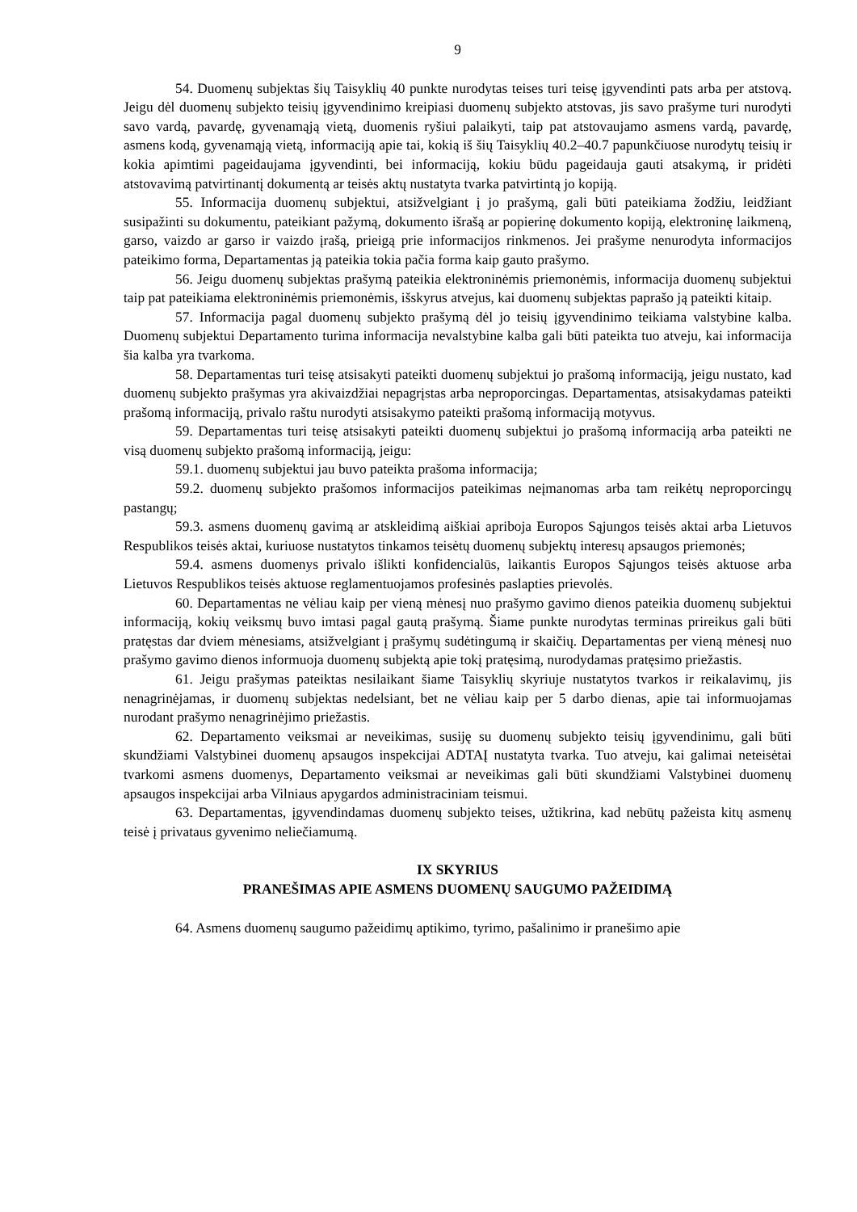9
54. Duomenų subjektas šių Taisyklių 40 punkte nurodytas teises turi teisę įgyvendinti pats arba per atstovą. Jeigu dėl duomenų subjekto teisių įgyvendinimo kreipiasi duomenų subjekto atstovas, jis savo prašyme turi nurodyti savo vardą, pavardę, gyvenamąją vietą, duomenis ryšiui palaikyti, taip pat atstovaujamo asmens vardą, pavardę, asmens kodą, gyvenamąją vietą, informaciją apie tai, kokią iš šių Taisyklių 40.2–40.7 papunkčiuose nurodytų teisių ir kokia apimtimi pageidaujama įgyvendinti, bei informaciją, kokiu būdu pageidauja gauti atsakymą, ir pridėti atstovavimą patvirtinantį dokumentą ar teisės aktų nustatyta tvarka patvirtintą jo kopiją.
55. Informacija duomenų subjektui, atsižvelgiant į jo prašymą, gali būti pateikiama žodžiu, leidžiant susipažinti su dokumentu, pateikiant pažymą, dokumento išrašą ar popierinę dokumento kopiją, elektroninę laikmeną, garso, vaizdo ar garso ir vaizdo įrašą, prieigą prie informacijos rinkmenos. Jei prašyme nenurodyta informacijos pateikimo forma, Departamentas ją pateikia tokia pačia forma kaip gauto prašymo.
56. Jeigu duomenų subjektas prašymą pateikia elektroninėmis priemonėmis, informacija duomenų subjektui taip pat pateikiama elektroninėmis priemonėmis, išskyrus atvejus, kai duomenų subjektas paprašo ją pateikti kitaip.
57. Informacija pagal duomenų subjekto prašymą dėl jo teisių įgyvendinimo teikiama valstybine kalba. Duomenų subjektui Departamento turima informacija nevalstybine kalba gali būti pateikta tuo atveju, kai informacija šia kalba yra tvarkoma.
58. Departamentas turi teisę atsisakyti pateikti duomenų subjektui jo prašomą informaciją, jeigu nustato, kad duomenų subjekto prašymas yra akivaizdžiai nepagrįstas arba neproporcingas. Departamentas, atsisakydamas pateikti prašomą informaciją, privalo raštu nurodyti atsisakymo pateikti prašomą informaciją motyvus.
59. Departamentas turi teisę atsisakyti pateikti duomenų subjektui jo prašomą informaciją arba pateikti ne visą duomenų subjekto prašomą informaciją, jeigu:
59.1. duomenų subjektui jau buvo pateikta prašoma informacija;
59.2. duomenų subjekto prašomos informacijos pateikimas neįmanomas arba tam reikėtų neproporcingų pastangų;
59.3. asmens duomenų gavimą ar atskleidimą aiškiai apriboja Europos Sąjungos teisės aktai arba Lietuvos Respublikos teisės aktai, kuriuose nustatytos tinkamos teisėtų duomenų subjektų interesų apsaugos priemonės;
59.4. asmens duomenys privalo išlikti konfidencialūs, laikantis Europos Sąjungos teisės aktuose arba Lietuvos Respublikos teisės aktuose reglamentuojamos profesinės paslapties prievolės.
60. Departamentas ne vėliau kaip per vieną mėnesį nuo prašymo gavimo dienos pateikia duomenų subjektui informaciją, kokių veiksmų buvo imtasi pagal gautą prašymą. Šiame punkte nurodytas terminas prireikus gali būti pratęstas dar dviem mėnesiams, atsižvelgiant į prašymų sudėtingumą ir skaičių. Departamentas per vieną mėnesį nuo prašymo gavimo dienos informuoja duomenų subjektą apie tokį pratęsimą, nurodydamas pratęsimo priežastis.
61. Jeigu prašymas pateiktas nesilaikant šiame Taisyklių skyriuje nustatytos tvarkos ir reikalavimų, jis nenagrinėjamas, ir duomenų subjektas nedelsiant, bet ne vėliau kaip per 5 darbo dienas, apie tai informuojamas nurodant prašymo nenagrinėjimo priežastis.
62. Departamento veiksmai ar neveikimas, susiję su duomenų subjekto teisių įgyvendinimu, gali būti skundžiami Valstybinei duomenų apsaugos inspekcijai ADTAĮ nustatyta tvarka. Tuo atveju, kai galimai neteisėtai tvarkomi asmens duomenys, Departamento veiksmai ar neveikimas gali būti skundžiami Valstybinei duomenų apsaugos inspekcijai arba Vilniaus apygardos administraciniam teismui.
63. Departamentas, įgyvendindamas duomenų subjekto teises, užtikrina, kad nebūtų pažeista kitų asmenų teisė į privataus gyvenimo neliečiamumą.
IX SKYRIUS
PRANEŠIMAS APIE ASMENS DUOMENŲ SAUGUMO PAŽEIDIMĄ
64. Asmens duomenų saugumo pažeidimų aptikimo, tyrimo, pašalinimo ir pranešimo apie